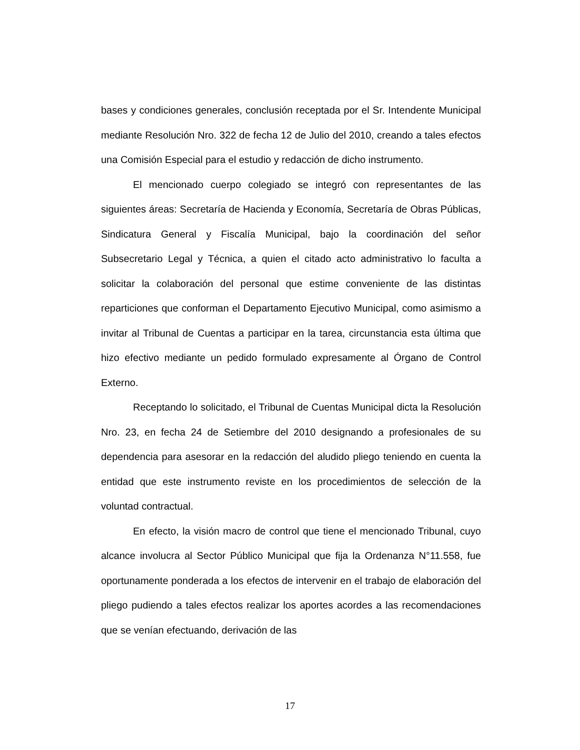bases y condiciones generales, conclusión receptada por el Sr. Intendente Municipal mediante Resolución Nro. 322 de fecha 12 de Julio del 2010, creando a tales efectos una Comisión Especial para el estudio y redacción de dicho instrumento.
El mencionado cuerpo colegiado se integró con representantes de las siguientes áreas: Secretaría de Hacienda y Economía, Secretaría de Obras Públicas, Sindicatura General y Fiscalía Municipal, bajo la coordinación del señor Subsecretario Legal y Técnica, a quien el citado acto administrativo lo faculta a solicitar la colaboración del personal que estime conveniente de las distintas reparticiones que conforman el Departamento Ejecutivo Municipal, como asimismo a invitar al Tribunal de Cuentas a participar en la tarea, circunstancia esta última que hizo efectivo mediante un pedido formulado expresamente al Órgano de Control Externo.
Receptando lo solicitado, el Tribunal de Cuentas Municipal dicta la Resolución Nro. 23, en fecha 24 de Setiembre del 2010 designando a profesionales de su dependencia para asesorar en la redacción del aludido pliego teniendo en cuenta la entidad que este instrumento reviste en los procedimientos de selección de la voluntad contractual.
En efecto, la visión macro de control que tiene el mencionado Tribunal, cuyo alcance involucra al Sector Público Municipal que fija la Ordenanza N°11.558, fue oportunamente ponderada a los efectos de intervenir en el trabajo de elaboración del pliego pudiendo a tales efectos realizar los aportes acordes a las recomendaciones que se venían efectuando, derivación de las
17